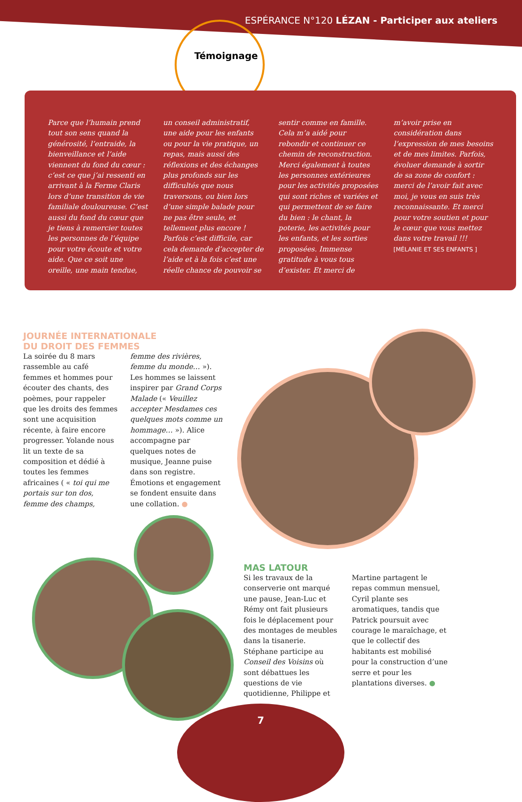ESPÉRANCE N°120 LÉZAN - Participer aux ateliers
Témoignage
Parce que l’humain prend tout son sens quand la générosité, l’entraide, la bienveillance et l’aide viennent du fond du cœur : c’est ce que j’ai ressenti en arrivant à la Ferme Claris lors d’une transition de vie familiale douloureuse. C’est aussi du fond du cœur que je tiens à remercier toutes les personnes de l’équipe pour votre écoute et votre aide. Que ce soit une oreille, une main tendue, un conseil administratif, une aide pour les enfants ou pour la vie pratique, un repas, mais aussi des réflexions et des échanges plus profonds sur les difficultés que nous traversons, ou bien lors d’une simple balade pour ne pas être seule, et tellement plus encore ! Parfois c’est difficile, car cela demande d’accepter de l’aide et à la fois c’est une réelle chance de pouvoir se sentir comme en famille. Cela m’a aidé pour rebondir et continuer ce chemin de reconstruction. Merci également à toutes les personnes extérieures pour les activités proposées qui sont riches et variées et qui permettent de se faire du bien : le chant, la poterie, les activités pour les enfants, et les sorties proposées. Immense gratitude à vous tous d’exister. Et merci de m’avoir prise en considération dans l’expression de mes besoins et de mes limites. Parfois, évoluer demande à sortir de sa zone de confort : merci de l’avoir fait avec moi, je vous en suis très reconnaissante. Et merci pour votre soutien et pour le cœur que vous mettez dans votre travail !!! [MÉLANIE ET SES ENFANTS ]
JOURNÉE INTERNATIONALE
DU DROIT DES FEMMES
La soirée du 8 mars rassemble au café femmes et hommes pour écouter des chants, des poèmes, pour rappeler que les droits des femmes sont une acquisition récente, à faire encore progresser. Yolande nous lit un texte de sa composition et dédié à toutes les femmes africaines ( « toi qui me portais sur ton dos, femme des champs, femme des rivières, femme du monde… »). Les hommes se laissent inspirer par Grand Corps Malade (« Veuillez accepter Mesdames ces quelques mots comme un hommage… »). Alice accompagne par quelques notes de musique, Jeanne puise dans son registre. Émotions et engagement se fondent ensuite dans une collation. ●
MAS LATOUR
Si les travaux de la conserverie ont marqué une pause, Jean-Luc et Rémy ont fait plusieurs fois le déplacement pour des montages de meubles dans la tisanerie. Stéphane participe au Conseil des Voisins où sont débattues les questions de vie quotidienne, Philippe et Martine partagent le repas commun mensuel, Cyril plante ses aromatiques, tandis que Patrick poursuit avec courage le maraîchage, et que le collectif des habitants est mobilisé pour la construction d’une serre et pour les plantations diverses. ●
7